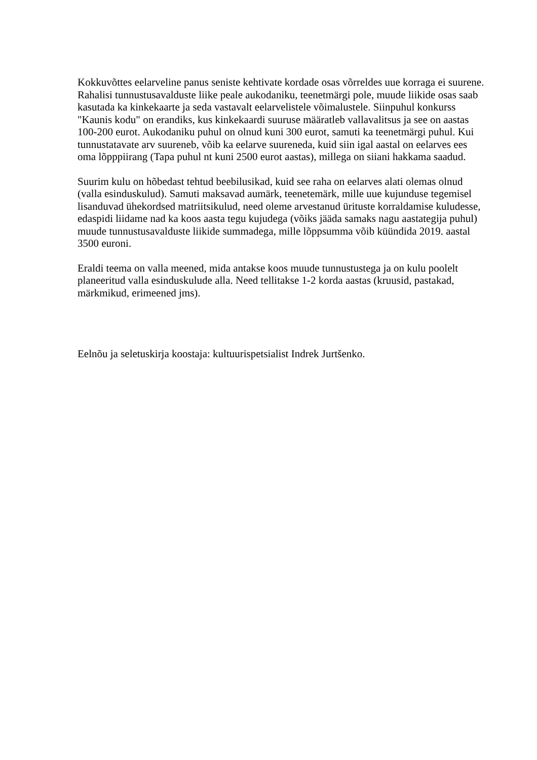Kokkuvõttes eelarveline panus seniste kehtivate kordade osas võrreldes uue korraga ei suurene. Rahalisi tunnustusavalduste liike peale aukodaniku, teenetmärgi pole, muude liikide osas saab kasutada ka kinkekaarte ja seda vastavalt eelarvelistele võimalustele. Siinpuhul konkurss "Kaunis kodu" on erandiks, kus kinkekaardi suuruse määratleb vallavalitsus ja see on aastas 100-200 eurot. Aukodaniku puhul on olnud kuni 300 eurot, samuti ka teenetmärgi puhul. Kui tunnustatavate arv suureneb, võib ka eelarve suureneda, kuid siin igal aastal on eelarves ees oma lõpppiirang (Tapa puhul nt kuni 2500 eurot aastas), millega on siiani hakkama saadud.
Suurim kulu on hõbedast tehtud beebilusikad, kuid see raha on eelarves alati olemas olnud (valla esinduskulud). Samuti maksavad aumärk, teenetemärk, mille uue kujunduse tegemisel lisanduvad ühekordsed matriitsikulud, need oleme arvestanud ürituste korraldamise kuludesse, edaspidi liidame nad ka koos aasta tegu kujudega (võiks jääda samaks nagu aastategija puhul) muude tunnustusavalduste liikide summadega, mille lõppsumma võib küündida 2019. aastal 3500 euroni.
Eraldi teema on valla meened, mida antakse koos muude tunnustustega ja on kulu poolelt planeeritud valla esinduskulude alla. Need tellitakse 1-2 korda aastas (kruusid, pastakad, märkmikud, erimeened jms).
Eelnõu ja seletuskirja koostaja: kultuurispetsialist Indrek Jurtšenko.